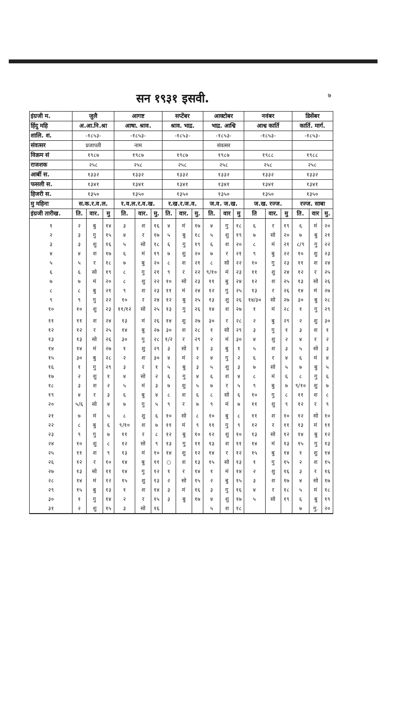सन १९३१ इसवी.
७
| इंग्रजी म. | जुलै | | | आगष्ट | | | सप्टेंबर | | | आक्टोबर | | | नवंबर | | | डिसेंबर | | |
| --- | --- | --- | --- | --- | --- | --- | --- | --- | --- | --- | --- | --- | --- | --- | --- | --- | --- | --- |
| हिंदु महि | अ.आ.नि.श्रा | | | आषा. श्राव. | | | श्राव. भाद्र. | | | भाद्र. आश्वि | | | आश्व कार्ति | | | कार्ति. मार्ग. | | |
| शालि. श. | -१८५३- | | | -१८५३- | | | -१८५३- | | | -१८५३- | | | -१८५३- | | | -१८५३- | | |
| संवत्सर | प्रजापती | | | नाम | | | | | | संवत्सर | | | | | | | | |
| विक्रम सं | १९८७ | | | १९८७ | | | १९८७ | | | १९८७ | | | १९८८ | | | १९८८ | | |
| राजशक | २५८ | | | २५८ | | | २५८ | | | २५८ | | | २५८ | | | २५८ | | |
| आर्बी स. | १३३२ | | | १३३२ | | | १३३२ | | | १३३२ | | | १३३२ | | | १३३२ | | |
| फसली स. | १३४१ | | | १३४१ | | | १३४१ | | | १३४१ | | | १३४१ | | | १३४१ | | |
| हिजरी स. | १३५० | | | १३५० | | | १३५० | | | १३५० | | | १३५० | | | १३५० | | |
| मु महिना | स.क.र.व.ल. | | | र.व.ल.र.व.ख. | | | र.ख.र.ज.व. | | | ज.व. ज.ख. | | | ज.ख. रज्ज. | | | रज्ज. साबा | | |
| इंग्रजी तारीख. | ति. | वार. | मु | ति. | वार. | मु. | ति. | वार. | मु. | ति. | वार | मु | ति | वार. | मु | ति. | वार | मु. |
| १ | २ | बु | १४ | ३ | श | १६ | ४ | मं | १७ | ४ | गु | १८ | ६ | र | १९ | ६ | मं | २० |
| २ | ३ | गु | १५ | ४ | र | १७ | ५ | बु | १८ | ५ | शु | १९ | ७ | सो | २० | ७ | बु | २१ |
| ३ | ३ | शु | १६ | ५ | सो | १८ | ६ | गु | १९ | ६ | श | २० | ८ | मं | २१ | ८/९ | गु | २२ |
| ४ | ४ | श | १७ | ६ | मं | १९ | ७ | शु | २० | ७ | र | २१ | ९ | बु | २२ | १० | शु | २३ |
| ५ | ५ | र | १८ | ७ | बु | २० | ८ | श | २१ | ८ | सो | २२ | १० | गु | २३ | ११ | श | २४ |
| ६ | ६ | सो | १९ | ८ | गु | २१ | ९ | र | २२ | ९/१० | मं | २३ | ११ | शु | २४ | १२ | र | २५ |
| ७ | ७ | मं | २० | ८ | शु | २२ | १० | सो | २३ | ११ | बु | २४ | १२ | श | २५ | १३ | सो | २६ |
| ८ | ८ | बु | २१ | ९ | श | २३ | ११ | मं | २४ | १२ | गु | २५ | १३ | र | २६ | १४ | मं | २७ |
| ९ | ९ | गु | २२ | १० | र | २४ | १२ | बु | २५ | १३ | शु | २६ | १४/३० | सो | २७ | ३० | बु | २८ |
| १० | १० | शु | २३ | ११/१२ | सो | २५ | १३ | गु | २६ | १४ | श | २७ | १ | मं | २८ | १ | गु | २९ |
| ११ | ११ | श | २४ | १३ | मं | २६ | १४ | शु | २७ | ३० | र | २८ | २ | बु | २९ | २ | शु | ३० |
| १२ | १२ | र | २५ | १४ | बु | २७ | ३० | श | २८ | १ | सो | २९ | ३ | गु | १ | ३ | श | १ |
| १३ | १३ | सो | २६ | ३० | गु | २८ | १/२ | र | २९ | २ | मं | ३० | ४ | शु | २ | ४ | र | २ |
| १४ | १४ | मं | २७ | १ | शु | २९ | ३ | सो | १ | ३ | बु | १ | ५ | श | ३ | ५ | सो | ३ |
| १५ | ३० | बु | २८ | २ | श | ३० | ४ | मं | २ | ४ | गु | २ | ६ | र | ४ | ६ | मं | ४ |
| १६ | १ | गु | २९ | ३ | र | १ | ५ | बु | ३ | ५ | शु | ३ | ७ | सो | ५ | ७ | बु | ५ |
| १७ | २ | शु | १ | ४ | सो | २ | ६ | गु | ४ | ६ | श | ४ | ८ | मं | ६ | ८ | गु | ६ |
| १८ | ३ | श | २ | ५ | मं | ३ | ७ | शु | ५ | ७ | र | ५ | ९ | बु | ७ | ९/१० | शु | ७ |
| १९ | ४ | र | ३ | ६ | बु | ४ | ८ | श | ६ | ८ | सो | ६ | १० | गु | ८ | ११ | श | ८ |
| २० | ५/६ | सो | ४ | ७ | गु | ५ | ९ | र | ७ | ९ | मं | ७ | ११ | शु | ९ | १२ | र | ९ |
| २१ | ७ | मं | ५ | ८ | शु | ६ | १० | सो | ८ | १० | बु | ८ | ११ | श | १० | १२ | सो | १० |
| २२ | ८ | बु | ६ | ९/१० | श | ७ | ११ | मं | ९ | ११ | गु | ९ | १२ | र | ११ | १३ | मं | ११ |
| २३ | ९ | गु | ७ | ११ | र | ८ | १२ | बु | १० | १२ | शु | १० | १३ | सो | १२ | १४ | बु | १२ |
| २४ | १० | शु | ८ | १२ | सो | ९ | १३ | गु | ११ | १३ | श | ११ | १४ | मं | १३ | १५ | गु | १३ |
| २५ | ११ | श | ९ | १३ | मं | १० | १४ | शु | १२ | १४ | र | १२ | १५ | बु | १४ | १ | शु | १४ |
| २६ | १२ | र | १० | १४ | बु | ११ | ○ | श | १३ | १५ | सो | १३ | १ | गु | १५ | २ | श | १५ |
| २७ | १३ | सो | ११ | १४ | गु | १२ | १ | र | १४ | १ | मं | १४ | २ | शु | १६ | ३ | र | १६ |
| २८ | १४ | मं | १२ | १५ | शु | १३ | २ | सो | १५ | २ | बु | १५ | ३ | श | १७ | ४ | सो | १७ |
| २९ | १५ | बु | १३ | १ | श | १४ | ३ | मं | १६ | ३ | गु | १६ | ४ | र | १८ | ५ | मं | १८ |
| ३० | १ | गु | १४ | २ | र | १५ | ३ | बु | १७ | ४ | शु | १७ | ५ | सो | १९ | ६ | बु | १९ |
| ३१ | २ | शु | १५ | ३ | सो | १६ | | | | ५ | श | १८ | | | | ७ | गु. | २० |